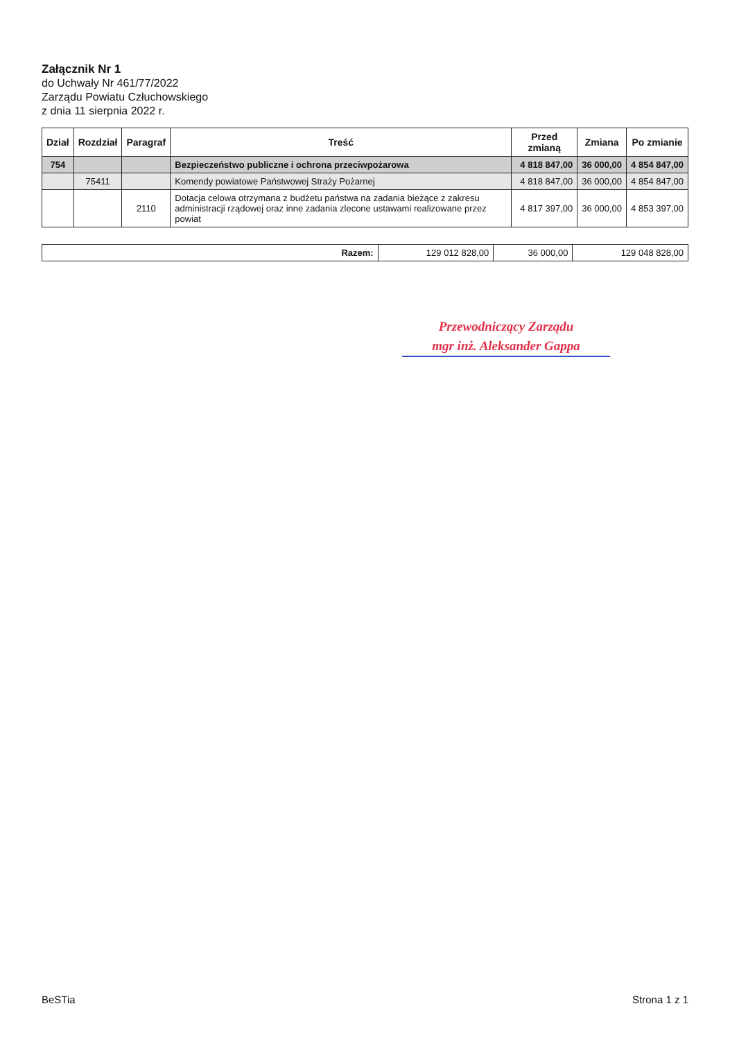Załącznik Nr 1
do Uchwały Nr 461/77/2022
Zarządu Powiatu Człuchowskiego
z dnia 11 sierpnia 2022 r.
| Dział | Rozdział | Paragraf | Treść | Przed zmianą | Zmiana | Po zmianie |
| --- | --- | --- | --- | --- | --- | --- |
| 754 | | | Bezpieczeństwo publiczne i ochrona przeciwpożarowa | 4 818 847,00 | 36 000,00 | 4 854 847,00 |
| | 75411 | | Komendy powiatowe Państwowej Straży Pożarnej | 4 818 847,00 | 36 000,00 | 4 854 847,00 |
| | | 2110 | Dotacja celowa otrzymana z budżetu państwa na zadania bieżące z zakresu administracji rządowej oraz inne zadania zlecone ustawami realizowane przez powiat | 4 817 397,00 | 36 000,00 | 4 853 397,00 |
| Razem: | 129 012 828,00 | 36 000,00 | 129 048 828,00 |
Przewodniczący Zarządu
mgr inż. Aleksander Gappa
BeSTia Strona 1 z 1